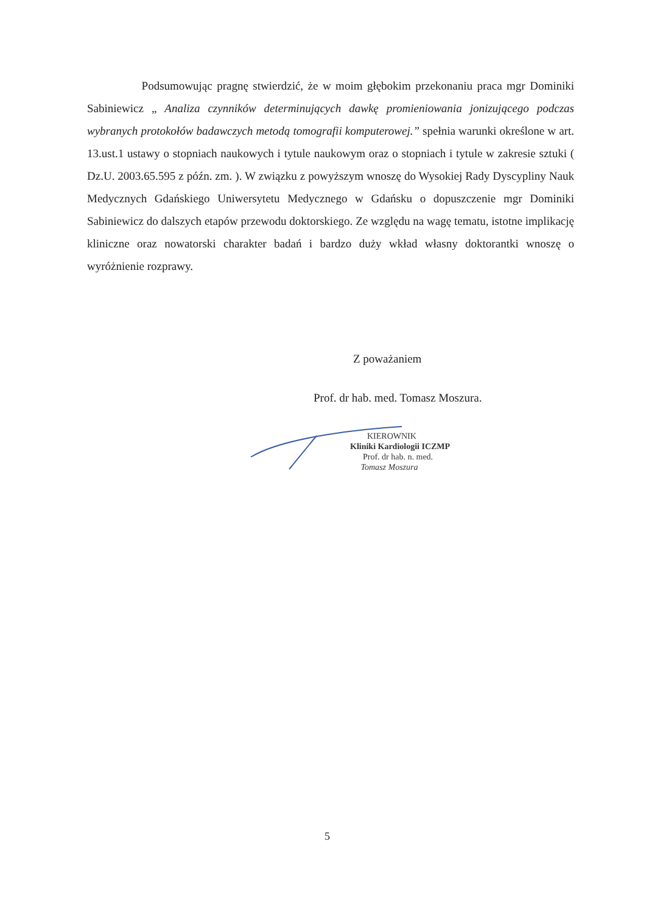Podsumowując pragnę stwierdzić, że w moim głębokim przekonaniu praca mgr Dominiki Sabiniewicz „ Analiza czynników determinujących dawkę promieniowania jonizującego podczas wybranych protokołów badawczych metodą tomografii komputerowej.” spełnia warunki określone w art. 13.ust.1 ustawy o stopniach naukowych i tytule naukowym oraz o stopniach i tytule w zakresie sztuki ( Dz.U. 2003.65.595 z późn. zm. ). W związku z powyższym wnoszę do Wysokiej Rady Dyscypliny Nauk Medycznych Gdańskiego Uniwersytetu Medycznego w Gdańsku o dopuszczenie mgr Dominiki Sabiniewicz do dalszych etapów przewodu doktorskiego. Ze względu na wagę tematu, istotne implikację kliniczne oraz nowatorski charakter badań i bardzo duży wkład własny doktorantki wnoszę o wyróżnienie rozprawy.
Z poważaniem
Prof. dr hab. med. Tomasz Moszura.
KIEROWNIK
Kliniki Kardiologii ICZMP
Prof. dr hab. n. med.
Tomasz Moszura
5